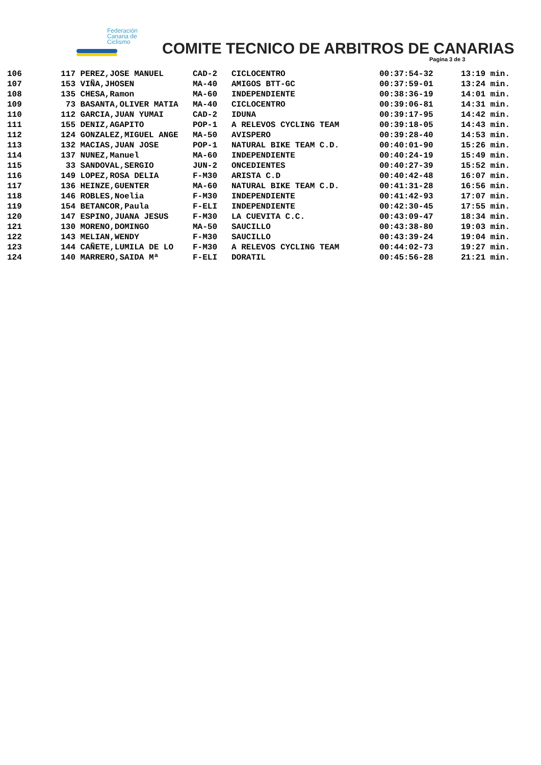Federación
Canaria de
Ciclismo
COMITE TECNICO DE ARBITROS DE CANARIAS
Pagina 3 de 3
| 106 | 117 | PEREZ,JOSE MANUEL | CAD-2 | CICLOCENTRO | 00:37:54-32 | 13:19 min. |
| 107 | 153 | VIÑA,JHOSEN | MA-40 | AMIGOS BTT-GC | 00:37:59-01 | 13:24 min. |
| 108 | 135 | CHESA,Ramon | MA-60 | INDEPENDIENTE | 00:38:36-19 | 14:01 min. |
| 109 | 73 | BASANTA,OLIVER MATIA | MA-40 | CICLOCENTRO | 00:39:06-81 | 14:31 min. |
| 110 | 112 | GARCIA,JUAN YUMAI | CAD-2 | IDUNA | 00:39:17-95 | 14:42 min. |
| 111 | 155 | DENIZ,AGAPITO | POP-1 | A RELEVOS CYCLING TEAM | 00:39:18-05 | 14:43 min. |
| 112 | 124 | GONZALEZ,MIGUEL ANGE | MA-50 | AVISPERO | 00:39:28-40 | 14:53 min. |
| 113 | 132 | MACIAS,JUAN JOSE | POP-1 | NATURAL BIKE TEAM C.D. | 00:40:01-90 | 15:26 min. |
| 114 | 137 | NUNEZ,Manuel | MA-60 | INDEPENDIENTE | 00:40:24-19 | 15:49 min. |
| 115 | 33 | SANDOVAL,SERGIO | JUN-2 | ONCEDIENTES | 00:40:27-39 | 15:52 min. |
| 116 | 149 | LOPEZ,ROSA DELIA | F-M30 | ARISTA C.D | 00:40:42-48 | 16:07 min. |
| 117 | 136 | HEINZE,GUENTER | MA-60 | NATURAL BIKE TEAM C.D. | 00:41:31-28 | 16:56 min. |
| 118 | 146 | ROBLES,Noelia | F-M30 | INDEPENDIENTE | 00:41:42-93 | 17:07 min. |
| 119 | 154 | BETANCOR,Paula | F-ELI | INDEPENDIENTE | 00:42:30-45 | 17:55 min. |
| 120 | 147 | ESPINO,JUANA JESUS | F-M30 | LA CUEVITA C.C. | 00:43:09-47 | 18:34 min. |
| 121 | 130 | MORENO,DOMINGO | MA-50 | SAUCILLO | 00:43:38-80 | 19:03 min. |
| 122 | 143 | MELIAN,WENDY | F-M30 | SAUCILLO | 00:43:39-24 | 19:04 min. |
| 123 | 144 | CAÑETE,LUMILA DE LO | F-M30 | A RELEVOS CYCLING TEAM | 00:44:02-73 | 19:27 min. |
| 124 | 140 | MARRERO,SAIDA Mª | F-ELI | DORATIL | 00:45:56-28 | 21:21 min. |